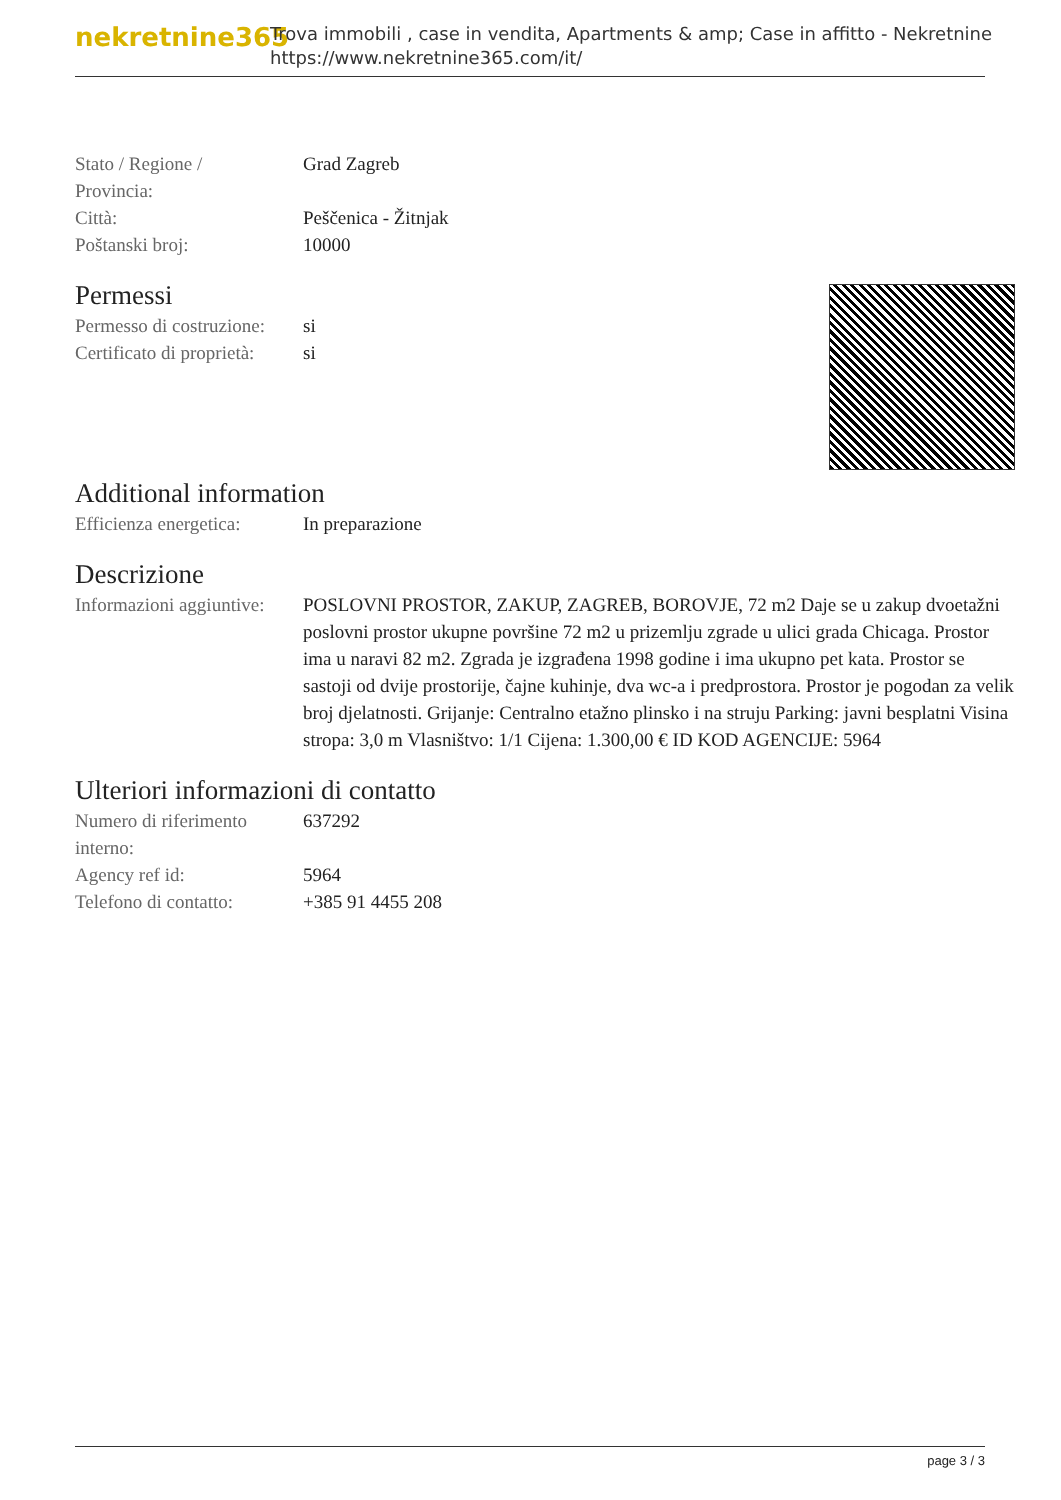nekretnine365
Trova immobili , case in vendita, Apartments & amp; Case in affitto - Nekretnine
https://www.nekretnine365.com/it/
| Stato / Regione / Provincia: | Grad Zagreb |
| Città: | Peščenica - Žitnjak |
| Poštanski broj: | 10000 |
Permessi
| Permesso di costruzione: | si |
| Certificato di proprietà: | si |
Additional information
| Efficienza energetica: | In preparazione |
Descrizione
| Informazioni aggiuntive: | POSLOVNI PROSTOR, ZAKUP, ZAGREB, BOROVJE, 72 m2 Daje se u zakup dvoetažni poslovni prostor ukupne površine 72 m2 u prizemlju zgrade u ulici grada Chicaga. Prostor ima u naravi 82 m2. Zgrada je izgrađena 1998 godine i ima ukupno pet kata. Prostor se sastoji od dvije prostorije, čajne kuhinje, dva wc-a i predprostora. Prostor je pogodan za velik broj djelatnosti. Grijanje: Centralno etažno plinsko i na struju Parking: javni besplatni Visina stropa: 3,0 m Vlasništvo: 1/1 Cijena: 1.300,00 € ID KOD AGENCIJE: 5964 |
Ulteriori informazioni di contatto
| Numero di riferimento interno: | 637292 |
| Agency ref id: | 5964 |
| Telefono di contatto: | +385 91 4455 208 |
page 3 / 3